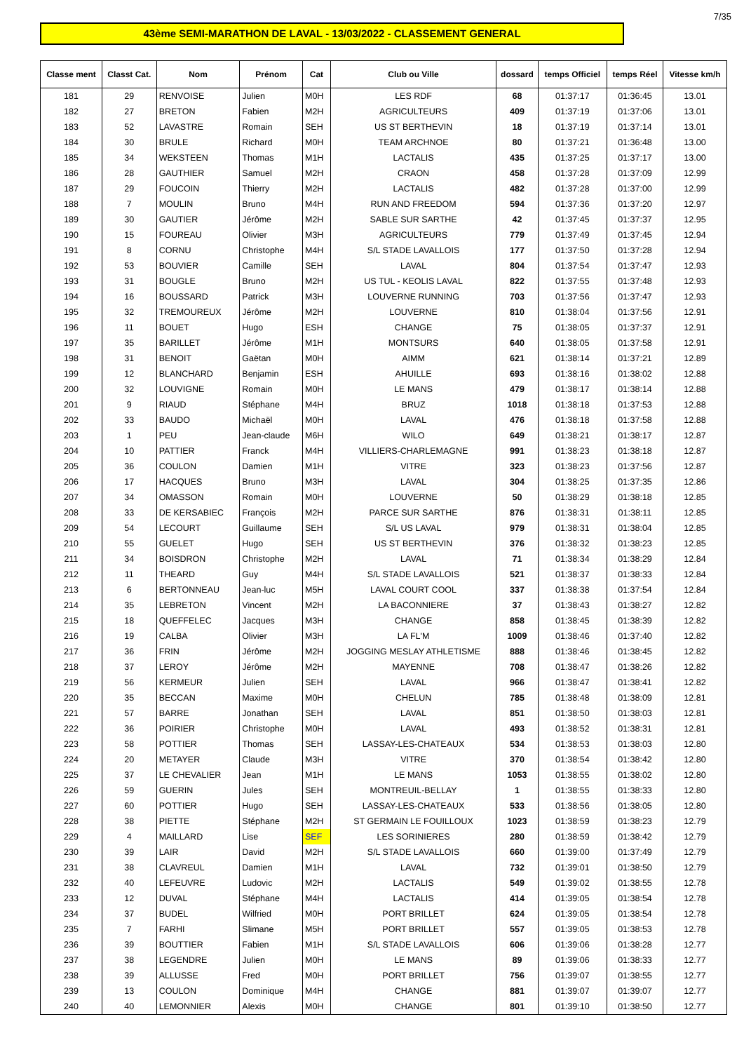7/35
43ème SEMI-MARATHON DE LAVAL - 13/03/2022 - CLASSEMENT GENERAL
| Classe ment | Classt Cat. | Nom | Prénom | Cat | Club ou Ville | dossard | temps Officiel | temps Réel | Vitesse km/h |
| --- | --- | --- | --- | --- | --- | --- | --- | --- | --- |
| 181 | 29 | RENVOISE | Julien | M0H | LES RDF | 68 | 01:37:17 | 01:36:45 | 13.01 |
| 182 | 27 | BRETON | Fabien | M2H | AGRICULTEURS | 409 | 01:37:19 | 01:37:06 | 13.01 |
| 183 | 52 | LAVASTRE | Romain | SEH | US ST BERTHEVIN | 18 | 01:37:19 | 01:37:14 | 13.01 |
| 184 | 30 | BRULE | Richard | M0H | TEAM ARCHNOE | 80 | 01:37:21 | 01:36:48 | 13.00 |
| 185 | 34 | WEKSTEEN | Thomas | M1H | LACTALIS | 435 | 01:37:25 | 01:37:17 | 13.00 |
| 186 | 28 | GAUTHIER | Samuel | M2H | CRAON | 458 | 01:37:28 | 01:37:09 | 12.99 |
| 187 | 29 | FOUCOIN | Thierry | M2H | LACTALIS | 482 | 01:37:28 | 01:37:00 | 12.99 |
| 188 | 7 | MOULIN | Bruno | M4H | RUN AND FREEDOM | 594 | 01:37:36 | 01:37:20 | 12.97 |
| 189 | 30 | GAUTIER | Jérôme | M2H | SABLE SUR SARTHE | 42 | 01:37:45 | 01:37:37 | 12.95 |
| 190 | 15 | FOUREAU | Olivier | M3H | AGRICULTEURS | 779 | 01:37:49 | 01:37:45 | 12.94 |
| 191 | 8 | CORNU | Christophe | M4H | S/L STADE LAVALLOIS | 177 | 01:37:50 | 01:37:28 | 12.94 |
| 192 | 53 | BOUVIER | Camille | SEH | LAVAL | 804 | 01:37:54 | 01:37:47 | 12.93 |
| 193 | 31 | BOUGLE | Bruno | M2H | US TUL - KEOLIS LAVAL | 822 | 01:37:55 | 01:37:48 | 12.93 |
| 194 | 16 | BOUSSARD | Patrick | M3H | LOUVERNE RUNNING | 703 | 01:37:56 | 01:37:47 | 12.93 |
| 195 | 32 | TREMOUREUX | Jérôme | M2H | LOUVERNE | 810 | 01:38:04 | 01:37:56 | 12.91 |
| 196 | 11 | BOUET | Hugo | ESH | CHANGE | 75 | 01:38:05 | 01:37:37 | 12.91 |
| 197 | 35 | BARILLET | Jérôme | M1H | MONTSURS | 640 | 01:38:05 | 01:37:58 | 12.91 |
| 198 | 31 | BENOIT | Gaëtan | M0H | AIMM | 621 | 01:38:14 | 01:37:21 | 12.89 |
| 199 | 12 | BLANCHARD | Benjamin | ESH | AHUILLE | 693 | 01:38:16 | 01:38:02 | 12.88 |
| 200 | 32 | LOUVIGNE | Romain | M0H | LE MANS | 479 | 01:38:17 | 01:38:14 | 12.88 |
| 201 | 9 | RIAUD | Stéphane | M4H | BRUZ | 1018 | 01:38:18 | 01:37:53 | 12.88 |
| 202 | 33 | BAUDO | Michaël | M0H | LAVAL | 476 | 01:38:18 | 01:37:58 | 12.88 |
| 203 | 1 | PEU | Jean-claude | M6H | WILO | 649 | 01:38:21 | 01:38:17 | 12.87 |
| 204 | 10 | PATTIER | Franck | M4H | VILLIERS-CHARLEMAGNE | 991 | 01:38:23 | 01:38:18 | 12.87 |
| 205 | 36 | COULON | Damien | M1H | VITRE | 323 | 01:38:23 | 01:37:56 | 12.87 |
| 206 | 17 | HACQUES | Bruno | M3H | LAVAL | 304 | 01:38:25 | 01:37:35 | 12.86 |
| 207 | 34 | OMASSON | Romain | M0H | LOUVERNE | 50 | 01:38:29 | 01:38:18 | 12.85 |
| 208 | 33 | DE KERSABIEC | François | M2H | PARCE SUR SARTHE | 876 | 01:38:31 | 01:38:11 | 12.85 |
| 209 | 54 | LECOURT | Guillaume | SEH | S/L US LAVAL | 979 | 01:38:31 | 01:38:04 | 12.85 |
| 210 | 55 | GUELET | Hugo | SEH | US ST BERTHEVIN | 376 | 01:38:32 | 01:38:23 | 12.85 |
| 211 | 34 | BOISDRON | Christophe | M2H | LAVAL | 71 | 01:38:34 | 01:38:29 | 12.84 |
| 212 | 11 | THEARD | Guy | M4H | S/L STADE LAVALLOIS | 521 | 01:38:37 | 01:38:33 | 12.84 |
| 213 | 6 | BERTONNEAU | Jean-luc | M5H | LAVAL COURT COOL | 337 | 01:38:38 | 01:37:54 | 12.84 |
| 214 | 35 | LEBRETON | Vincent | M2H | LA BACONNIERE | 37 | 01:38:43 | 01:38:27 | 12.82 |
| 215 | 18 | QUEFFELEC | Jacques | M3H | CHANGE | 858 | 01:38:45 | 01:38:39 | 12.82 |
| 216 | 19 | CALBA | Olivier | M3H | LA FL'M | 1009 | 01:38:46 | 01:37:40 | 12.82 |
| 217 | 36 | FRIN | Jérôme | M2H | JOGGING MESLAY ATHLETISME | 888 | 01:38:46 | 01:38:45 | 12.82 |
| 218 | 37 | LEROY | Jérôme | M2H | MAYENNE | 708 | 01:38:47 | 01:38:26 | 12.82 |
| 219 | 56 | KERMEUR | Julien | SEH | LAVAL | 966 | 01:38:47 | 01:38:41 | 12.82 |
| 220 | 35 | BECCAN | Maxime | M0H | CHELUN | 785 | 01:38:48 | 01:38:09 | 12.81 |
| 221 | 57 | BARRE | Jonathan | SEH | LAVAL | 851 | 01:38:50 | 01:38:03 | 12.81 |
| 222 | 36 | POIRIER | Christophe | M0H | LAVAL | 493 | 01:38:52 | 01:38:31 | 12.81 |
| 223 | 58 | POTTIER | Thomas | SEH | LASSAY-LES-CHATEAUX | 534 | 01:38:53 | 01:38:03 | 12.80 |
| 224 | 20 | METAYER | Claude | M3H | VITRE | 370 | 01:38:54 | 01:38:42 | 12.80 |
| 225 | 37 | LE CHEVALIER | Jean | M1H | LE MANS | 1053 | 01:38:55 | 01:38:02 | 12.80 |
| 226 | 59 | GUERIN | Jules | SEH | MONTREUIL-BELLAY | 1 | 01:38:55 | 01:38:33 | 12.80 |
| 227 | 60 | POTTIER | Hugo | SEH | LASSAY-LES-CHATEAUX | 533 | 01:38:56 | 01:38:05 | 12.80 |
| 228 | 38 | PIETTE | Stéphane | M2H | ST GERMAIN LE FOUILLOUX | 1023 | 01:38:59 | 01:38:23 | 12.79 |
| 229 | 4 | MAILLARD | Lise | SEF | LES SORINIERES | 280 | 01:38:59 | 01:38:42 | 12.79 |
| 230 | 39 | LAIR | David | M2H | S/L STADE LAVALLOIS | 660 | 01:39:00 | 01:37:49 | 12.79 |
| 231 | 38 | CLAVREUL | Damien | M1H | LAVAL | 732 | 01:39:01 | 01:38:50 | 12.79 |
| 232 | 40 | LEFEUVRE | Ludovic | M2H | LACTALIS | 549 | 01:39:02 | 01:38:55 | 12.78 |
| 233 | 12 | DUVAL | Stéphane | M4H | LACTALIS | 414 | 01:39:05 | 01:38:54 | 12.78 |
| 234 | 37 | BUDEL | Wilfried | M0H | PORT BRILLET | 624 | 01:39:05 | 01:38:54 | 12.78 |
| 235 | 7 | FARHI | Slimane | M5H | PORT BRILLET | 557 | 01:39:05 | 01:38:53 | 12.78 |
| 236 | 39 | BOUTTIER | Fabien | M1H | S/L STADE LAVALLOIS | 606 | 01:39:06 | 01:38:28 | 12.77 |
| 237 | 38 | LEGENDRE | Julien | M0H | LE MANS | 89 | 01:39:06 | 01:38:33 | 12.77 |
| 238 | 39 | ALLUSSE | Fred | M0H | PORT BRILLET | 756 | 01:39:07 | 01:38:55 | 12.77 |
| 239 | 13 | COULON | Dominique | M4H | CHANGE | 881 | 01:39:07 | 01:39:07 | 12.77 |
| 240 | 40 | LEMONNIER | Alexis | M0H | CHANGE | 801 | 01:39:10 | 01:38:50 | 12.77 |